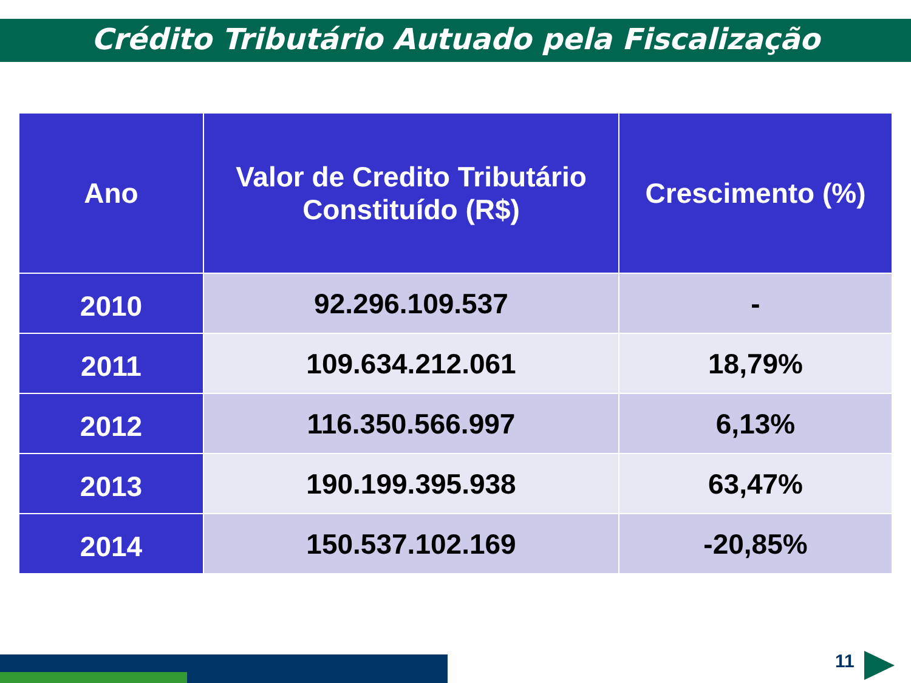Crédito Tributário Autuado pela Fiscalização
| Ano | Valor de Credito Tributário Constituído (R$) | Crescimento (%) |
| --- | --- | --- |
| 2010 | 92.296.109.537 | - |
| 2011 | 109.634.212.061 | 18,79% |
| 2012 | 116.350.566.997 | 6,13% |
| 2013 | 190.199.395.938 | 63,47% |
| 2014 | 150.537.102.169 | -20,85% |
11